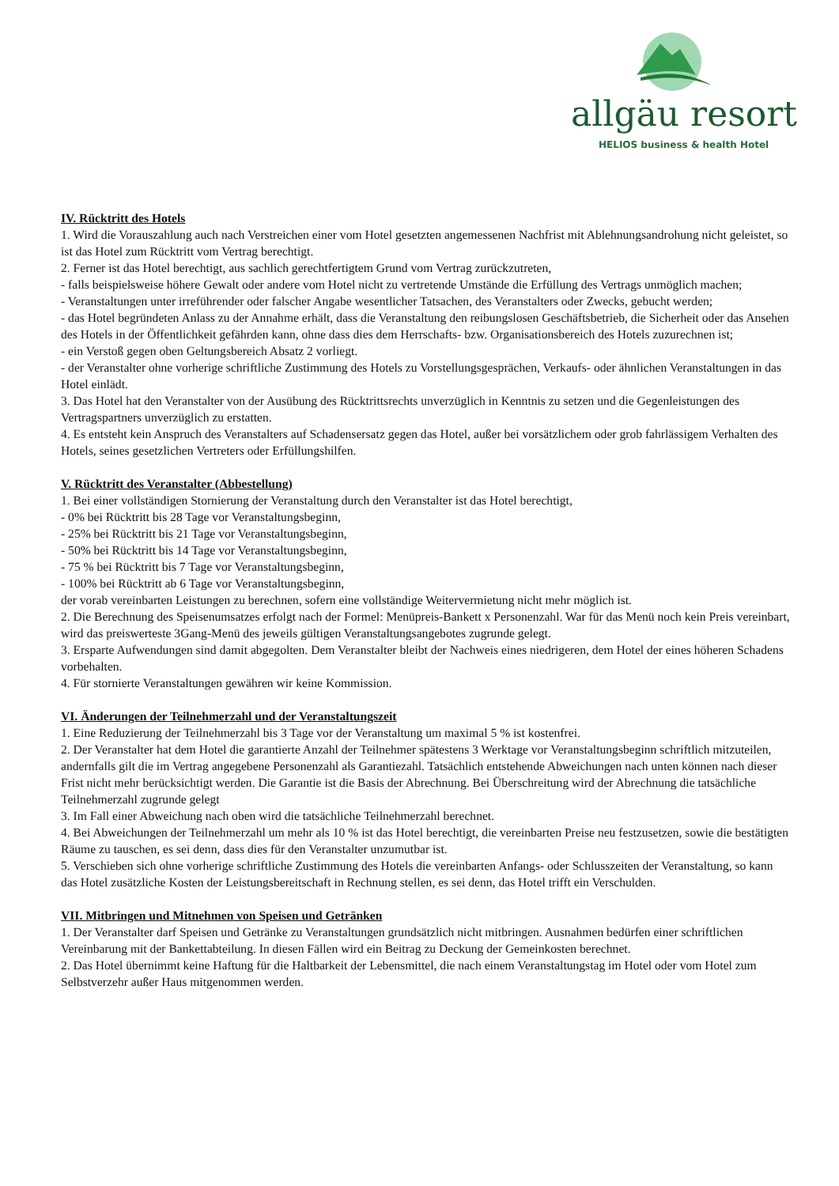allgäu resort
HELIOS business & health Hotel
IV. Rücktritt des Hotels
1. Wird die Vorauszahlung auch nach Verstreichen einer vom Hotel gesetzten angemessenen Nachfrist mit Ablehnungsandrohung nicht geleistet, so ist das Hotel zum Rücktritt vom Vertrag berechtigt.
2. Ferner ist das Hotel berechtigt, aus sachlich gerechtfertigtem Grund vom Vertrag zurückzutreten,
- falls beispielsweise höhere Gewalt oder andere vom Hotel nicht zu vertretende Umstände die Erfüllung des Vertrags unmöglich machen;
- Veranstaltungen unter irreführender oder falscher Angabe wesentlicher Tatsachen, des Veranstalters oder Zwecks, gebucht werden;
- das Hotel begründeten Anlass zu der Annahme erhält, dass die Veranstaltung den reibungslosen Geschäftsbetrieb, die Sicherheit oder das Ansehen des Hotels in der Öffentlichkeit gefährden kann, ohne dass dies dem Herrschafts- bzw. Organisationsbereich des Hotels zuzurechnen ist;
- ein Verstoß gegen oben Geltungsbereich Absatz 2 vorliegt.
- der Veranstalter ohne vorherige schriftliche Zustimmung des Hotels zu Vorstellungsgesprächen, Verkaufs- oder ähnlichen Veranstaltungen in das Hotel einlädt.
3. Das Hotel hat den Veranstalter von der Ausübung des Rücktrittsrechts unverzüglich in Kenntnis zu setzen und die Gegenleistungen des Vertragspartners unverzüglich zu erstatten.
4. Es entsteht kein Anspruch des Veranstalters auf Schadensersatz gegen das Hotel, außer bei vorsätzlichem oder grob fahrlässigem Verhalten des Hotels, seines gesetzlichen Vertreters oder Erfüllungshilfen.
V. Rücktritt des Veranstalter (Abbestellung)
1. Bei einer vollständigen Stornierung der Veranstaltung durch den Veranstalter ist das Hotel berechtigt,
- 0% bei Rücktritt bis 28 Tage vor Veranstaltungsbeginn,
- 25% bei Rücktritt bis 21 Tage vor Veranstaltungsbeginn,
- 50% bei Rücktritt bis 14 Tage vor Veranstaltungsbeginn,
- 75 % bei Rücktritt bis 7 Tage vor Veranstaltungsbeginn,
- 100% bei Rücktritt ab 6 Tage vor Veranstaltungsbeginn,
der vorab vereinbarten Leistungen zu berechnen, sofern eine vollständige Weitervermietung nicht mehr möglich ist.
2. Die Berechnung des Speisenumsatzes erfolgt nach der Formel: Menüpreis-Bankett x Personenzahl. War für das Menü noch kein Preis vereinbart, wird das preiswerteste 3Gang-Menü des jeweils gültigen Veranstaltungsangebotes zugrunde gelegt.
3. Ersparte Aufwendungen sind damit abgegolten. Dem Veranstalter bleibt der Nachweis eines niedrigeren, dem Hotel der eines höheren Schadens vorbehalten.
4. Für stornierte Veranstaltungen gewähren wir keine Kommission.
VI. Änderungen der Teilnehmerzahl und der Veranstaltungszeit
1. Eine Reduzierung der Teilnehmerzahl bis 3 Tage vor der Veranstaltung um maximal 5 % ist kostenfrei.
2. Der Veranstalter hat dem Hotel die garantierte Anzahl der Teilnehmer spätestens 3 Werktage vor Veranstaltungsbeginn schriftlich mitzuteilen, andernfalls gilt die im Vertrag angegebene Personenzahl als Garantiezahl. Tatsächlich entstehende Abweichungen nach unten können nach dieser Frist nicht mehr berücksichtigt werden. Die Garantie ist die Basis der Abrechnung. Bei Überschreitung wird der Abrechnung die tatsächliche Teilnehmerzahl zugrunde gelegt
3. Im Fall einer Abweichung nach oben wird die tatsächliche Teilnehmerzahl berechnet.
4. Bei Abweichungen der Teilnehmerzahl um mehr als 10 % ist das Hotel berechtigt, die vereinbarten Preise neu festzusetzen, sowie die bestätigten Räume zu tauschen, es sei denn, dass dies für den Veranstalter unzumutbar ist.
5. Verschieben sich ohne vorherige schriftliche Zustimmung des Hotels die vereinbarten Anfangs- oder Schlusszeiten der Veranstaltung, so kann das Hotel zusätzliche Kosten der Leistungsbereitschaft in Rechnung stellen, es sei denn, das Hotel trifft ein Verschulden.
VII. Mitbringen und Mitnehmen von Speisen und Getränken
1. Der Veranstalter darf Speisen und Getränke zu Veranstaltungen grundsätzlich nicht mitbringen. Ausnahmen bedürfen einer schriftlichen Vereinbarung mit der Bankettabteilung. In diesen Fällen wird ein Beitrag zu Deckung der Gemeinkosten berechnet.
2. Das Hotel übernimmt keine Haftung für die Haltbarkeit der Lebensmittel, die nach einem Veranstaltungstag im Hotel oder vom Hotel zum Selbstverzehr außer Haus mitgenommen werden.